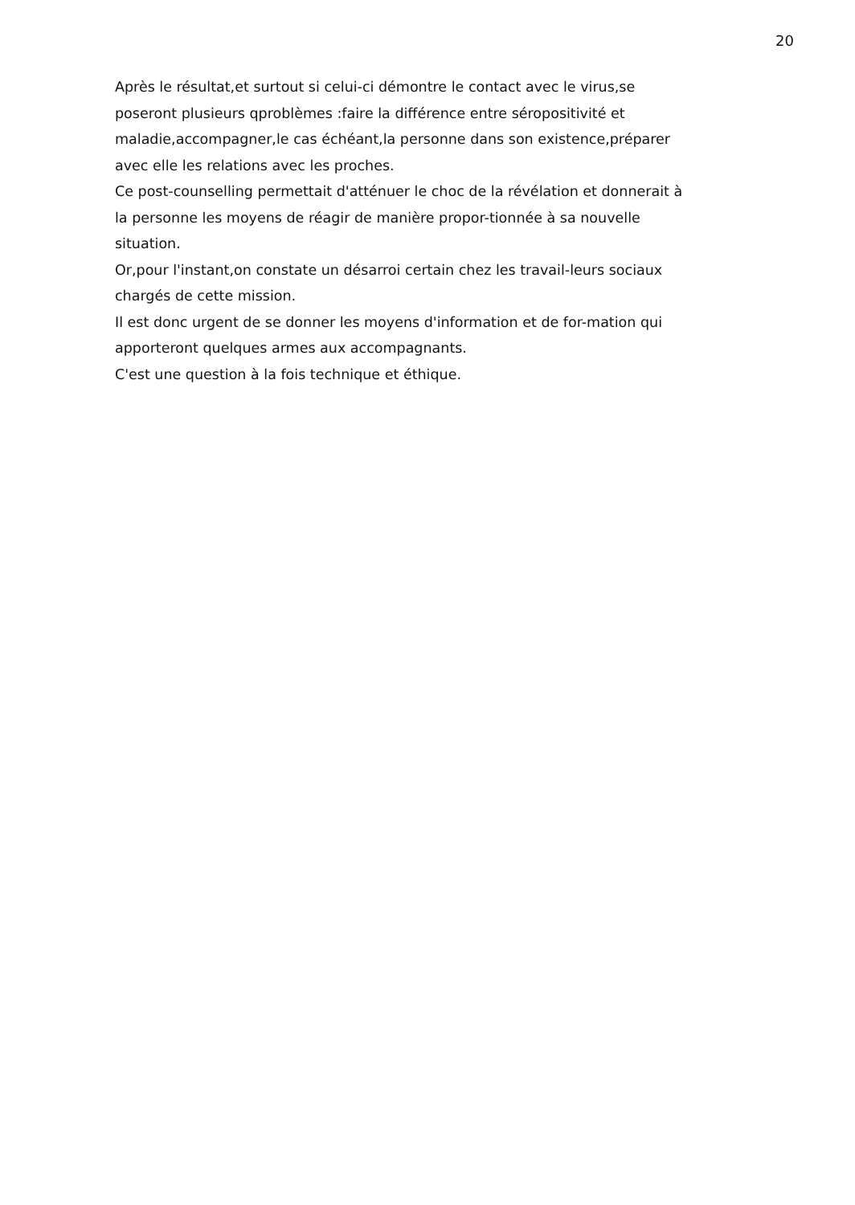20
Après le résultat,et surtout si celui-ci démontre le contact avec le virus,se poseront plusieurs qproblèmes :faire la différence entre séropositivité et maladie,accompagner,le cas échéant,la personne dans son existence,préparer avec elle les relations avec les proches.
Ce post-counselling permettait d'atténuer le choc de la révélation et donnerait à la personne les moyens de réagir de manière propor-tionnée à sa nouvelle situation.
Or,pour l'instant,on constate un désarroi certain chez les travail-leurs sociaux chargés de cette mission.
Il est donc urgent de se donner les moyens d'information et de for-mation qui apporteront quelques armes aux accompagnants.
C'est une question à la fois technique et éthique.